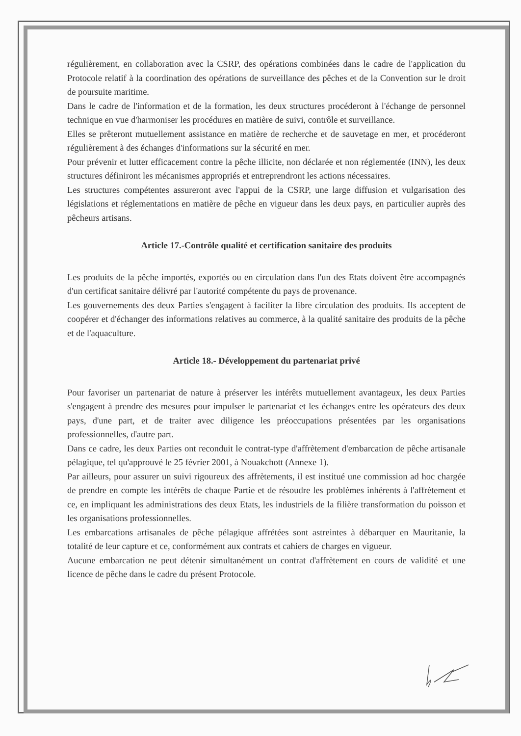régulièrement, en collaboration avec la CSRP, des opérations combinées dans le cadre de l'application du Protocole relatif à la coordination des opérations de surveillance des pêches et de la Convention sur le droit de poursuite maritime.
Dans le cadre de l'information et de la formation, les deux structures procéderont à l'échange de personnel technique en vue d'harmoniser les procédures en matière de suivi, contrôle et surveillance.
Elles se prêteront mutuellement assistance en matière de recherche et de sauvetage en mer, et procéderont régulièrement à des échanges d'informations sur la sécurité en mer.
Pour prévenir et lutter efficacement contre la pêche illicite, non déclarée et non réglementée (INN), les deux structures définiront les mécanismes appropriés et entreprendront les actions nécessaires.
Les structures compétentes assureront avec l'appui de la CSRP, une large diffusion et vulgarisation des législations et réglementations en matière de pêche en vigueur dans les deux pays, en particulier auprès des pêcheurs artisans.
Article 17.-Contrôle qualité et certification sanitaire des produits
Les produits de la pêche importés, exportés ou en circulation dans l'un des Etats doivent être accompagnés d'un certificat sanitaire délivré par l'autorité compétente du pays de provenance.
Les gouvernements des deux Parties s'engagent à faciliter la libre circulation des produits. Ils acceptent de coopérer et d'échanger des informations relatives au commerce, à la qualité sanitaire des produits de la pêche et de l'aquaculture.
Article 18.- Développement du partenariat privé
Pour favoriser un partenariat de nature à préserver les intérêts mutuellement avantageux, les deux Parties s'engagent à prendre des mesures pour impulser le partenariat et les échanges entre les opérateurs des deux pays, d'une part, et de traiter avec diligence les préoccupations présentées par les organisations professionnelles, d'autre part.
Dans ce cadre, les deux Parties ont reconduit le contrat-type d'affrètement d'embarcation de pêche artisanale pélagique, tel qu'approuvé le 25 février 2001, à Nouakchott (Annexe 1).
Par ailleurs, pour assurer un suivi rigoureux des affrètements, il est institué une commission ad hoc chargée de prendre en compte les intérêts de chaque Partie et de résoudre les problèmes inhérents à l'affrètement et ce, en impliquant les administrations des deux Etats, les industriels de la filière transformation du poisson et les organisations professionnelles.
Les embarcations artisanales de pêche pélagique affrétées sont astreintes à débarquer en Mauritanie, la totalité de leur capture et ce, conformément aux contrats et cahiers de charges en vigueur.
Aucune embarcation ne peut détenir simultanément un contrat d'affrètement en cours de validité et une licence de pêche dans le cadre du présent Protocole.